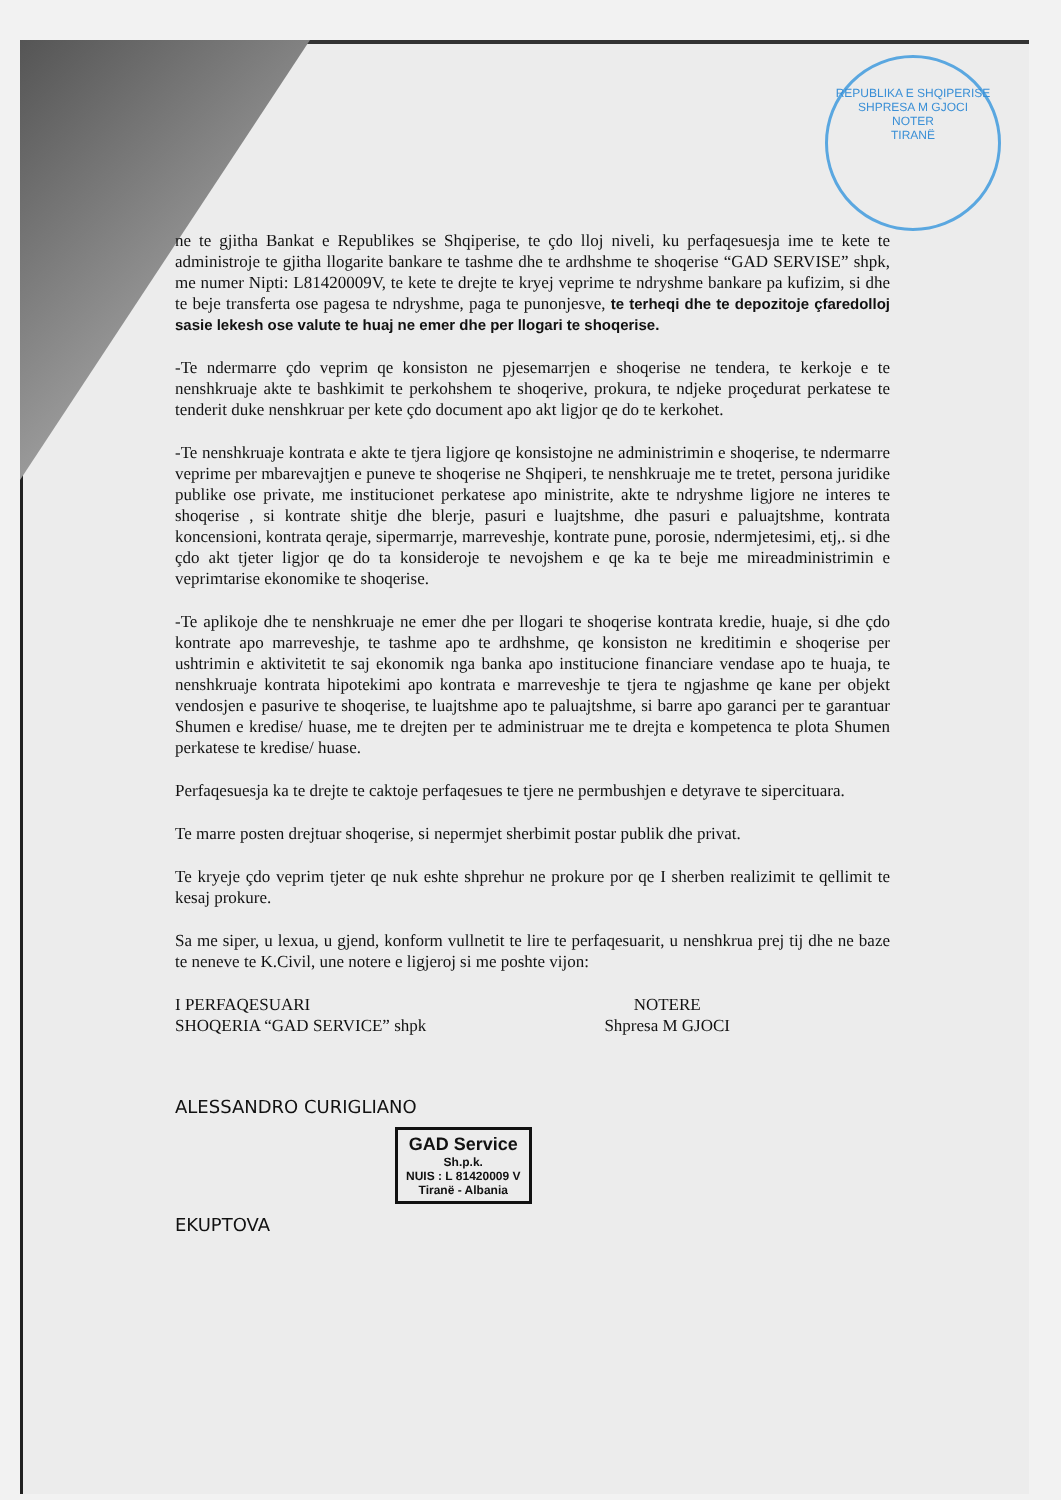REPUBLIKA E SHQIPERISE
SHPRESA M GJOCI
NOTER
TIRANË
ne te gjitha Bankat e Republikes se Shqiperise, te çdo lloj niveli, ku perfaqesuesja ime te kete te administroje te gjitha llogarite bankare te tashme dhe te ardhshme te shoqerise “GAD SERVISE” shpk, me numer Nipti: L81420009V, te kete te drejte te kryej veprime te ndryshme bankare pa kufizim, si dhe te beje transferta ose pagesa te ndryshme, paga te punonjesve, te terheqi dhe te depozitoje çfaredolloj sasie lekesh ose valute te huaj ne emer dhe per llogari te shoqerise.
-Te ndermarre çdo veprim qe konsiston ne pjesemarrjen e shoqerise ne tendera, te kerkoje e te nenshkruaje akte te bashkimit te perkohshem te shoqerive, prokura, te ndjeke proçedurat perkatese te tenderit duke nenshkruar per kete çdo document apo akt ligjor qe do te kerkohet.
-Te nenshkruaje kontrata e akte te tjera ligjore qe konsistojne ne administrimin e shoqerise, te ndermarre veprime per mbarevajtjen e puneve te shoqerise ne Shqiperi, te nenshkruaje me te tretet, persona juridike publike ose private, me institucionet perkatese apo ministrite, akte te ndryshme ligjore ne interes te shoqerise , si kontrate shitje dhe blerje, pasuri e luajtshme, dhe pasuri e paluajtshme, kontrata koncensioni, kontrata qeraje, sipermarrje, marreveshje, kontrate pune, porosie, ndermjetesimi, etj,. si dhe çdo akt tjeter ligjor qe do ta konsideroje te nevojshem e qe ka te beje me mireadministrimin e veprimtarise ekonomike te shoqerise.
-Te aplikoje dhe te nenshkruaje ne emer dhe per llogari te shoqerise kontrata kredie, huaje, si dhe çdo kontrate apo marreveshje, te tashme apo te ardhshme, qe konsiston ne kreditimin e shoqerise per ushtrimin e aktivitetit te saj ekonomik nga banka apo institucione financiare vendase apo te huaja, te nenshkruaje kontrata hipotekimi apo kontrata e marreveshje te tjera te ngjashme qe kane per objekt vendosjen e pasurive te shoqerise, te luajtshme apo te paluajtshme, si barre apo garanci per te garantuar Shumen e kredise/ huase, me te drejten per te administruar me te drejta e kompetenca te plota Shumen perkatese te kredise/ huase.
Perfaqesuesja ka te drejte te caktoje perfaqesues te tjere ne permbushjen e detyrave te sipercituara.
Te marre posten drejtuar shoqerise, si nepermjet sherbimit postar publik dhe privat.
Te kryeje çdo veprim tjeter qe nuk eshte shprehur ne prokure por qe I sherben realizimit te qellimit te kesaj prokure.
Sa me siper, u lexua, u gjend, konform vullnetit te lire te perfaqesuarit, u nenshkrua prej tij dhe ne baze te neneve te K.Civil, une notere e ligjeroj si me poshte vijon:
I PERFAQESUARI
SHOQERIA “GAD SERVICE” shpk
NOTERE
Shpresa M GJOCI
ALESSANDRO CURIGLIANO
GAD Service
Sh.p.k.
NUIS : L 81420009 V
Tiranë - Albania
EKUPTOVA